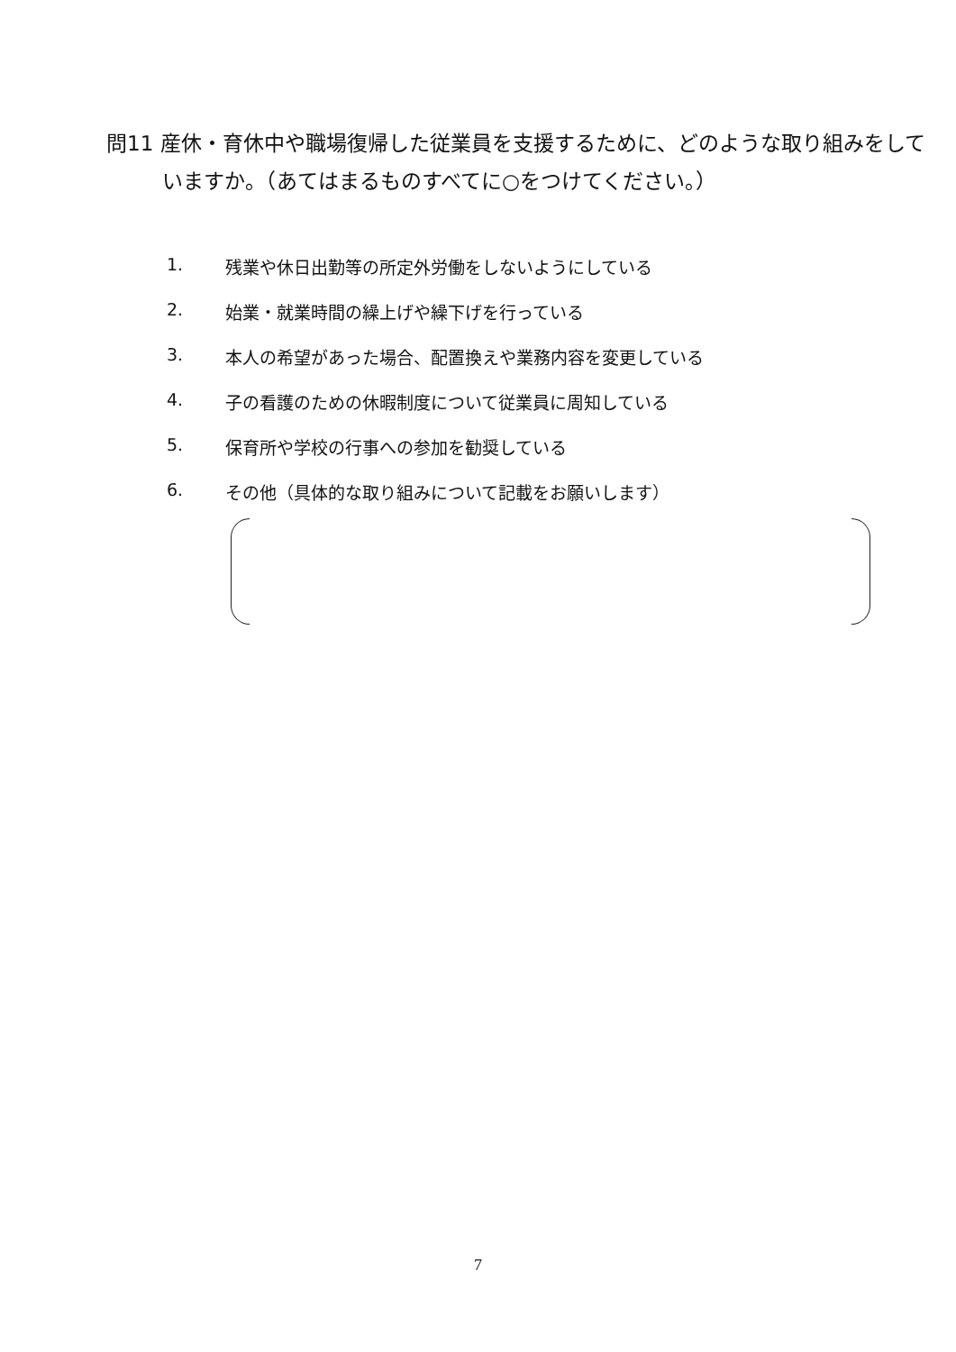問11 産休・育休中や職場復帰した従業員を支援するために、どのような取り組みをしていますか。（あてはまるものすべてに○をつけてください。）
1. 残業や休日出勤等の所定外労働をしないようにしている
2. 始業・就業時間の繰上げや繰下げを行っている
3. 本人の希望があった場合、配置換えや業務内容を変更している
4. 子の看護のための休暇制度について従業員に周知している
5. 保育所や学校の行事への参加を勧奨している
6. その他（具体的な取り組みについて記載をお願いします）
7